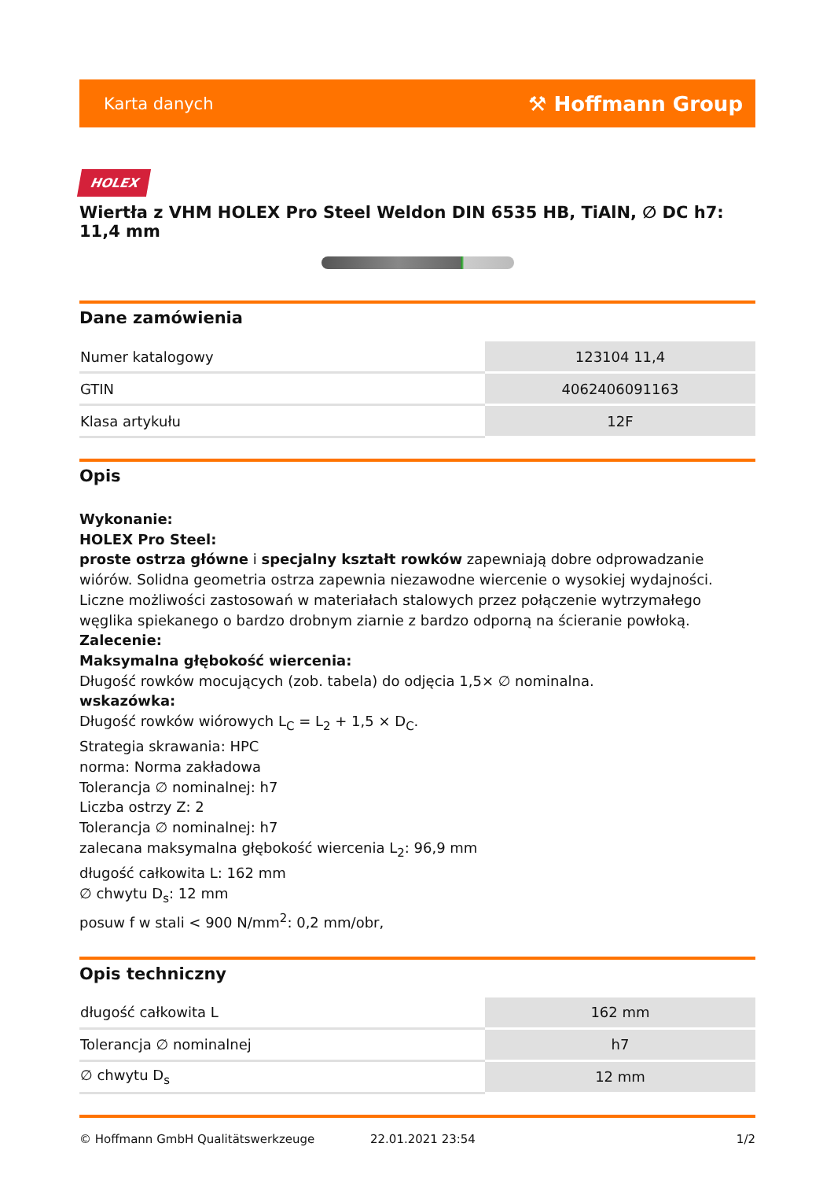Karta danych ⚒ Hoffmann Group
HOLEX
Wiertła z VHM HOLEX Pro Steel Weldon DIN 6535 HB, TiAlN, ∅ DC h7: 11,4 mm
Dane zamówienia
| Numer katalogowy | 123104 11,4 |
| GTIN | 4062406091163 |
| Klasa artykułu | 12F |
Opis
Wykonanie:
HOLEX Pro Steel:
proste ostrza główne i specjalny kształt rowków zapewniają dobre odprowadzanie wiórów. Solidna geometria ostrza zapewnia niezawodne wiercenie o wysokiej wydajności. Liczne możliwości zastosowań w materiałach stalowych przez połączenie wytrzymałego węglika spiekanego o bardzo drobnym ziarnie z bardzo odporną na ścieranie powłoką.
Zalecenie:
Maksymalna głębokość wiercenia:
Długość rowków mocujących (zob. tabela) do odjęcia 1,5× ∅ nominalna.
wskazówka:
Długość rowków wiórowych L<sub>C</sub> = L<sub>2</sub> + 1,5 × D<sub>C</sub>.
Strategia skrawania: HPC
norma: Norma zakładowa
Tolerancja ∅ nominalnej: h7
Liczba ostrzy Z: 2
Tolerancja ∅ nominalnej: h7
zalecana maksymalna głębokość wiercenia L<sub>2</sub>: 96,9 mm
długość całkowita L: 162 mm
∅ chwytu D<sub>s</sub>: 12 mm
posuw f w stali < 900 N/mm<sup>2</sup>: 0,2 mm/obr,
Opis techniczny
| długość całkowita L | 162 mm |
| Tolerancja ∅ nominalnej | h7 |
| ∅ chwytu D<sub>s</sub> | 12 mm |
© Hoffmann GmbH Qualitätswerkzeuge 22.01.2021 23:54 1/2